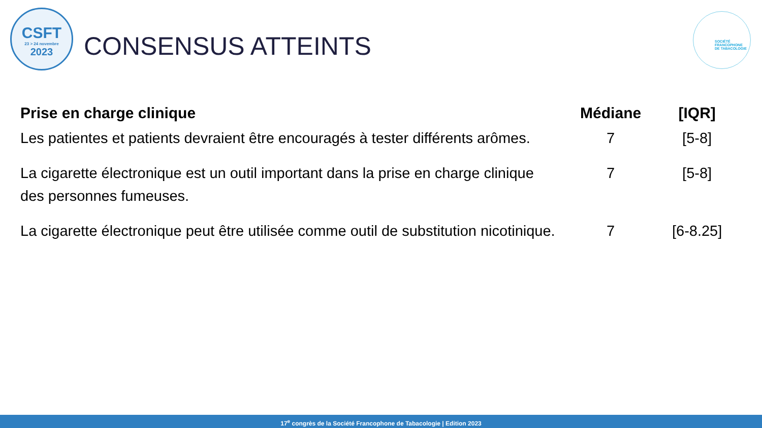CSFT
23 > 24 novembre
2023
SOCIÉTÉ
FRANCOPHONE
DE TABACOLOGIE
CONSENSUS ATTEINTS
| Prise en charge clinique | Médiane | [IQR] |
| --- | --- | --- |
| Les patientes et patients devraient être encouragés à tester différents arômes. | 7 | [5-8] |
| La cigarette électronique est un outil important dans la prise en charge clinique des personnes fumeuses. | 7 | [5-8] |
| La cigarette électronique peut être utilisée comme outil de substitution nicotinique. | 7 | [6-8.25] |
17<sup>e</sup> congrès de la Société Francophone de Tabacologie | Edition 2023